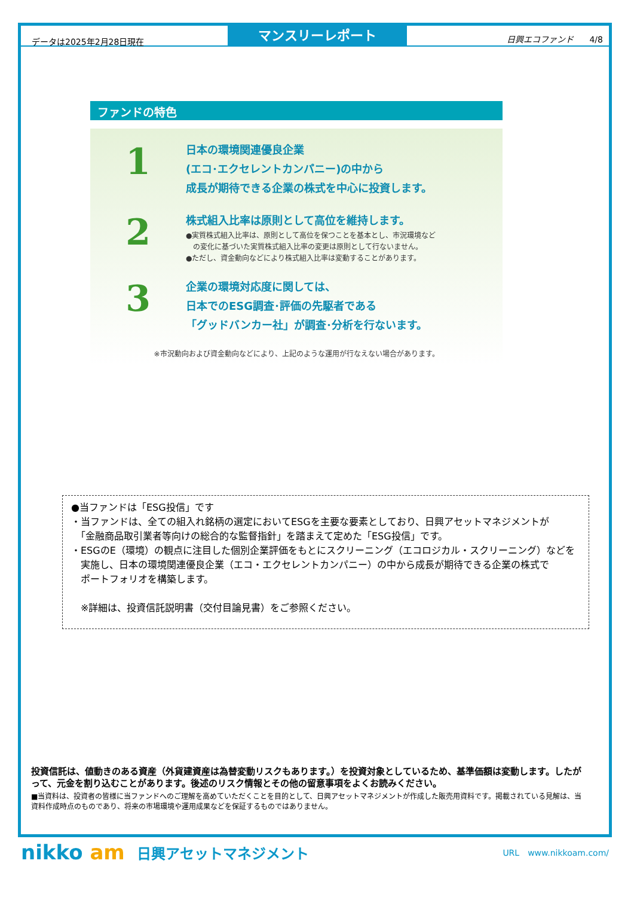データは2025年2月28日現在
マンスリーレポート
日興エコファンド 4/8
ファンドの特色
1
日本の環境関連優良企業
(エコ･エクセレントカンパニー)の中から
成長が期待できる企業の株式を中心に投資します。
2
株式組入比率は原則として高位を維持します。
●実質株式組入比率は、原則として高位を保つことを基本とし、市況環境など
　の変化に基づいた実質株式組入比率の変更は原則として行ないません。
●ただし、資金動向などにより株式組入比率は変動することがあります。
3
企業の環境対応度に関しては、
日本でのESG調査･評価の先駆者である
「グッドバンカー社」が調査･分析を行ないます。
※市況動向および資金動向などにより、上記のような運用が行なえない場合があります。
●当ファンドは「ESG投信」です
・当ファンドは、全ての組入れ銘柄の選定においてESGを主要な要素としており、日興アセットマネジメントが
　「金融商品取引業者等向けの総合的な監督指針」を踏まえて定めた「ESG投信」です。
・ESGのE（環境）の観点に注目した個別企業評価をもとにスクリーニング（エコロジカル・スクリーニング）などを
　実施し、日本の環境関連優良企業（エコ・エクセレントカンパニー）の中から成長が期待できる企業の株式で
　ポートフォリオを構築します。
　※詳細は、投資信託説明書（交付目論見書）をご参照ください。
投資信託は、値動きのある資産（外貨建資産は為替変動リスクもあります。）を投資対象としているため、基準価額は変動します。したがって、元金を割り込むことがあります。後述のリスク情報とその他の留意事項をよくお読みください。
■当資料は、投資者の皆様に当ファンドへのご理解を高めていただくことを目的として、日興アセットマネジメントが作成した販売用資料です。掲載されている見解は、当資料作成時点のものであり、将来の市場環境や運用成果などを保証するものではありません。
nikko am
日興アセットマネジメント
URL　www.nikkoam.com/